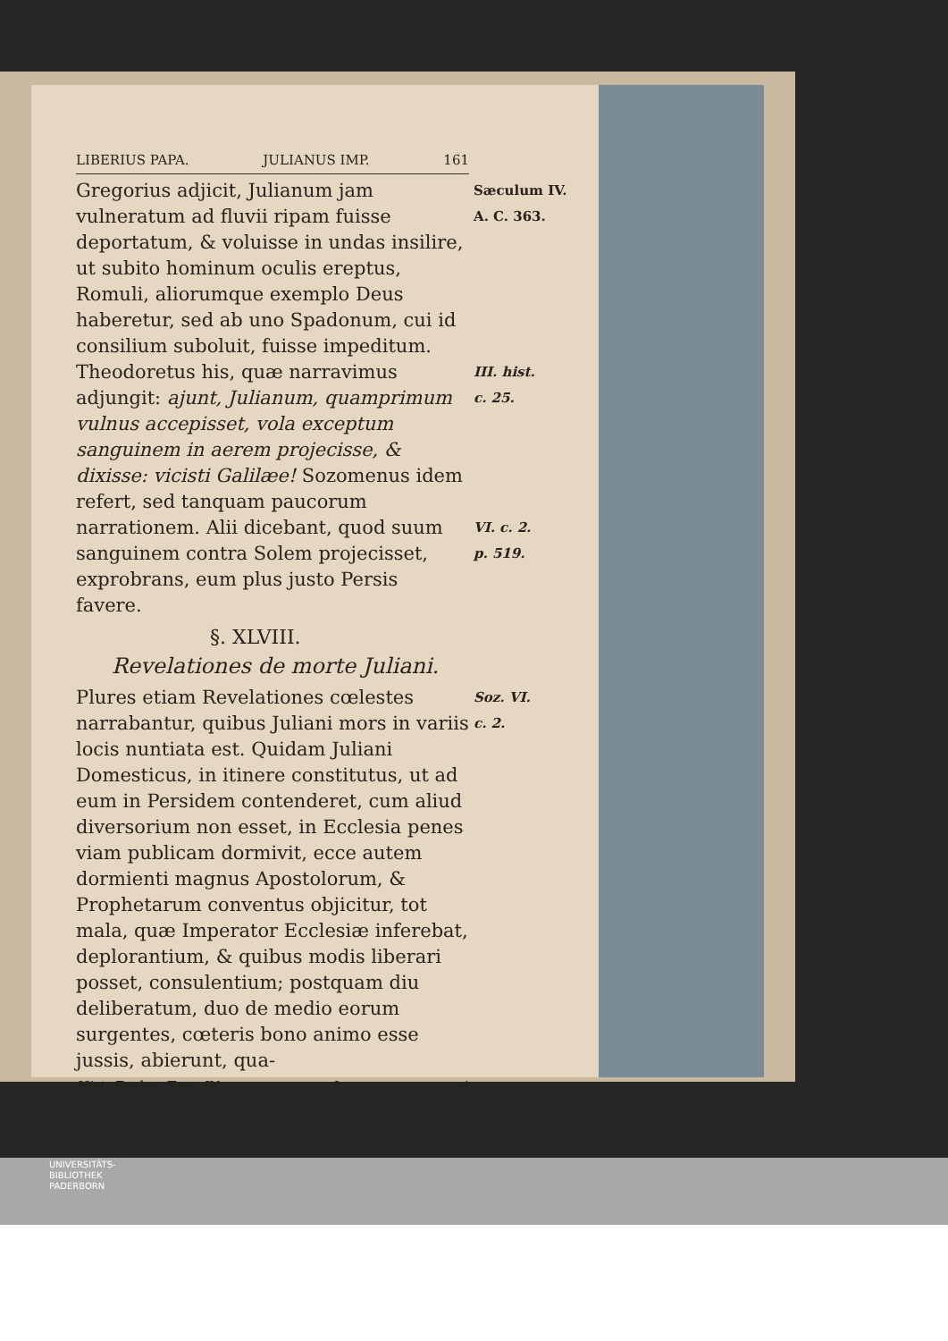LIBERIUS PAPA. JULIANUS IMP. 161
Gregorius adjicit, Julianum jam vulneratum ad fluvii ripam fuisse deportatum, & voluisse in undas insilire, ut subito hominum oculis ereptus, Romuli, aliorumque exemplo Deus haberetur, sed ab uno Spadonum, cui id consilium suboluit, fuisse impeditum. Theodoretus his, quæ narravimus adjungit: ajunt, Julianum, quamprimum vulnus accepisset, vola exceptum sanguinem in aerem projecisse, & dixisse: vicisti Galilæe! Sozomenus idem refert, sed tanquam paucorum narrationem. Alii dicebant, quod suum sanguinem contra Solem projecisset, exprobrans, eum plus justo Persis favere.
Sæculum IV.
A. C. 363.
III. hist.
c. 25.
VI. c. 2.
p. 519.
§. XLVIII.
Revelationes de morte Juliani.
Plures etiam Revelationes cœlestes narrabantur, quibus Juliani mors in variis locis nuntiata est. Quidam Juliani Domesticus, in itinere constitutus, ut ad eum in Persidem contenderet, cum aliud diversorium non esset, in Ecclesia penes viam publicam dormivit, ecce autem dormienti magnus Apostolorum, & Prophetarum conventus objicitur, tot mala, quæ Imperator Ecclesiæ inferebat, deplorantium, & quibus modis liberari posset, consulentium; postquam diu deliberatum, duo de medio eorum surgentes, cœteris bono animo esse jussis, abierunt, qua-
Soz. VI.
c. 2.
Hist. Eccles. Tom. IV. L si
UNIVERSITÄTS-
BIBLIOTHEK
PADERBORN